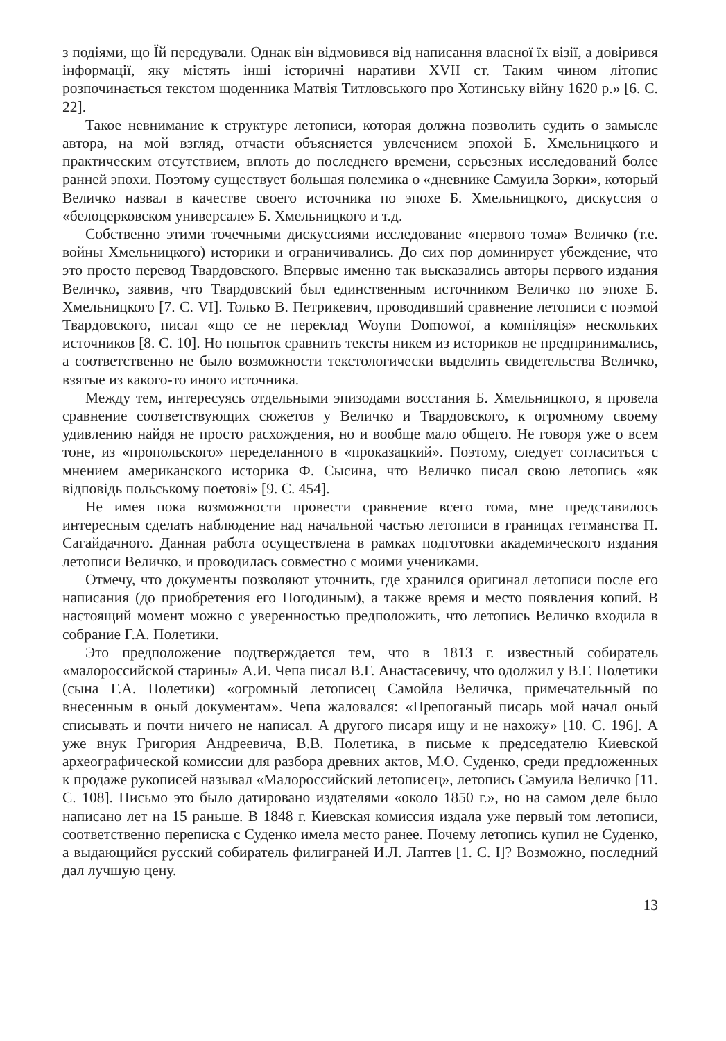з подіями, що Їй передували. Однак він відмовився від написання власної їх візії, а довірився інформації, яку містять інші історичні наративи XVII ст. Таким чином літопис розпочинається текстом щоденника Матвія Титловського про Хотинську війну 1620 р.» [6. С. 22].
Такое невнимание к структуре летописи, которая должна позволить судить о замысле автора, на мой взгляд, отчасти объясняется увлечением эпохой Б. Хмельницкого и практическим отсутствием, вплоть до последнего времени, серьезных исследований более ранней эпохи. Поэтому существует большая полемика о «дневнике Самуила Зорки», который Величко назвал в качестве своего источника по эпохе Б. Хмельницкого, дискуссия о «белоцерковском универсале» Б. Хмельницкого и т.д.
Собственно этими точечными дискуссиями исследование «первого тома» Величко (т.е. войны Хмельницкого) историки и ограничивались. До сих пор доминирует убеждение, что это просто перевод Твардовского. Впервые именно так высказались авторы первого издания Величко, заявив, что Твардовский был единственным источником Величко по эпохе Б. Хмельницкого [7. С. VI]. Только В. Петрикевич, проводивший сравнение летописи с поэмой Твардовского, писал «що се не переклад Woynи Domowoї, а компіляція» нескольких источников [8. С. 10]. Но попыток сравнить тексты никем из историков не предпринимались, а соответственно не было возможности текстологически выделить свидетельства Величко, взятые из какого-то иного источника.
Между тем, интересуясь отдельными эпизодами восстания Б. Хмельницкого, я провела сравнение соответствующих сюжетов у Величко и Твардовского, к огромному своему удивлению найдя не просто расхождения, но и вообще мало общего. Не говоря уже о всем тоне, из «пропольского» переделанного в «проказацкий». Поэтому, следует согласиться с мнением американского историка Ф. Сысина, что Величко писал свою летопись «як відповідь польському поетові» [9. С. 454].
Не имея пока возможности провести сравнение всего тома, мне представилось интересным сделать наблюдение над начальной частью летописи в границах гетманства П. Сагайдачного. Данная работа осуществлена в рамках подготовки академического издания летописи Величко, и проводилась совместно с моими учениками.
Отмечу, что документы позволяют уточнить, где хранился оригинал летописи после его написания (до приобретения его Погодиным), а также время и место появления копий. В настоящий момент можно с уверенностью предположить, что летопись Величко входила в собрание Г.А. Полетики.
Это предположение подтверждается тем, что в 1813 г. известный собиратель «малороссийской старины» А.И. Чепа писал В.Г. Анастасевичу, что одолжил у В.Г. Полетики (сына Г.А. Полетики) «огромный летописец Самойла Величка, примечательный по внесенным в оный документам». Чепа жаловался: «Препоганый писарь мой начал оный списывать и почти ничего не написал. А другого писаря ищу и не нахожу» [10. С. 196]. А уже внук Григория Андреевича, В.В. Полетика, в письме к председателю Киевской археографической комиссии для разбора древних актов, М.О. Суденко, среди предложенных к продаже рукописей называл «Малороссийский летописец», летопись Самуила Величко [11. С. 108]. Письмо это было датировано издателями «около 1850 г.», но на самом деле было написано лет на 15 раньше. В 1848 г. Киевская комиссия издала уже первый том летописи, соответственно переписка с Суденко имела место ранее. Почему летопись купил не Суденко, а выдающийся русский собиратель филиграней И.Л. Лаптев [1. С. I]? Возможно, последний дал лучшую цену.
13